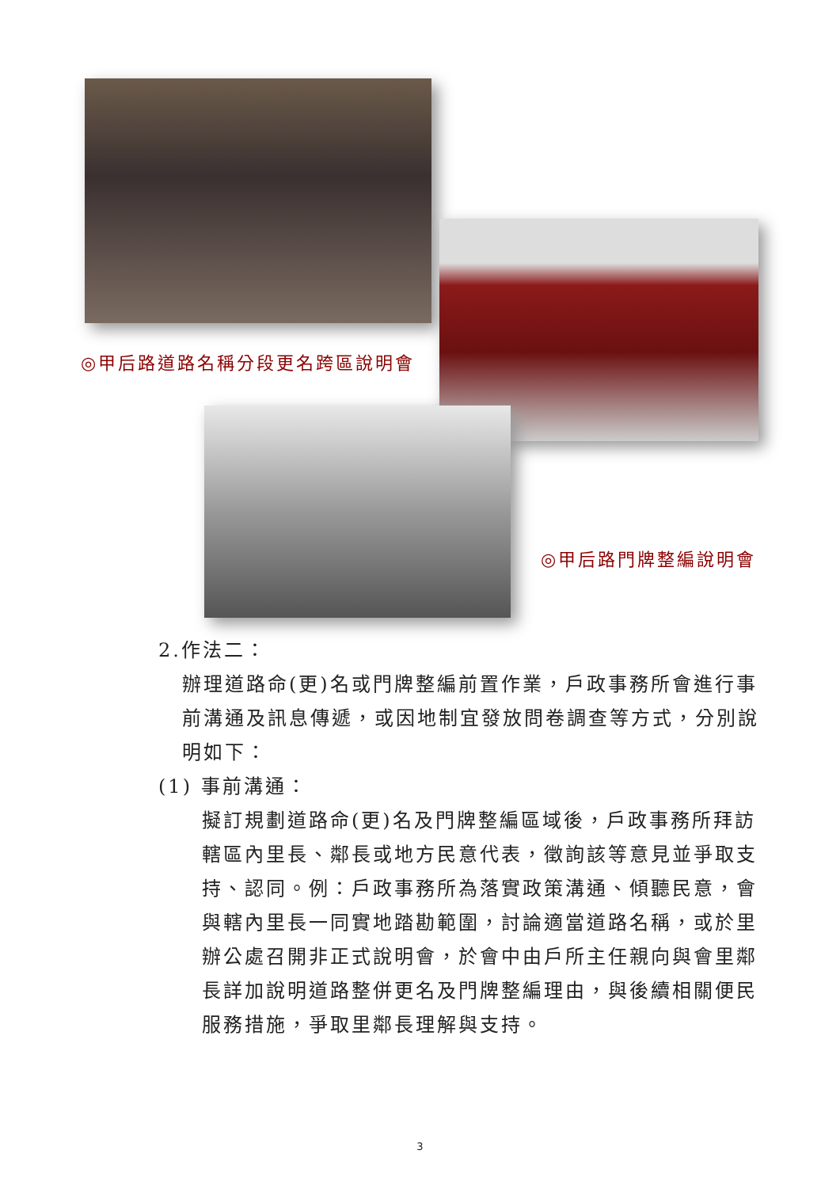◎甲后路道路名稱分段更名跨區說明會
◎甲后路門牌整編說明會
2.作法二：
辦理道路命(更)名或門牌整編前置作業，戶政事務所會進行事前溝通及訊息傳遞，或因地制宜發放問卷調查等方式，分別說明如下：
(1) 事前溝通：
擬訂規劃道路命(更)名及門牌整編區域後，戶政事務所拜訪轄區內里長、鄰長或地方民意代表，徵詢該等意見並爭取支持、認同。例：戶政事務所為落實政策溝通、傾聽民意，會與轄內里長一同實地踏勘範圍，討論適當道路名稱，或於里辦公處召開非正式說明會，於會中由戶所主任親向與會里鄰長詳加說明道路整併更名及門牌整編理由，與後續相關便民服務措施，爭取里鄰長理解與支持。
3